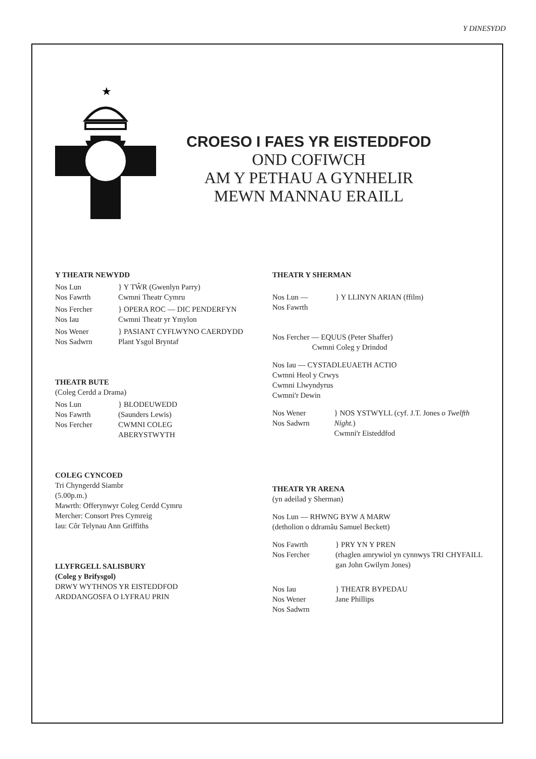Y DINESYDD
★
CROESO I FAES YR EISTEDDFOD
OND COFIWCH
AM Y PETHAU A GYNHELIR
MEWN MANNAU ERAILL
Y THEATR NEWYDD
Nos Lun
Nos Fawrth
} Y TŴR (Gwenlyn Parry)
Cwmni Theatr Cymru
Nos Fercher
Nos Iau
} OPERA ROC — DIC PENDERFYN
Cwmni Theatr yr Ymylon
Nos Wener
Nos Sadwrn
} PASIANT CYFLWYNO CAERDYDD
Plant Ysgol Bryntaf
THEATR BUTE
(Coleg Cerdd a Drama)
Nos Lun
Nos Fawrth
Nos Fercher
} BLODEUWEDD
(Saunders Lewis)
CWMNI COLEG
ABERYSTWYTH
COLEG CYNCOED
Tri Chyngerdd Siambr
(5.00p.m.)
Mawrth: Offerynwyr Coleg Cerdd Cymru
Mercher: Consort Pres Cymreig
Iau: Côr Telynau Ann Griffiths
LLYFRGELL SALISBURY
(Coleg y Brifysgol)
DRWY WYTHNOS YR EISTEDDFOD
ARDDANGOSFA O LYFRAU PRIN
THEATR Y SHERMAN
Nos Lun —
Nos Fawrth
} Y LLINYN ARIAN (ffilm)
Nos Fercher — EQUUS (Peter Shaffer)
Cwmni Coleg y Drindod
Nos Iau — CYSTADLEUAETH ACTIO
Cwmni Heol y Crwys
Cwmni Llwyndyrus
Cwmni'r Dewin
Nos Wener
Nos Sadwrn
} NOS YSTWYLL (cyf. J.T. Jones o Twelfth Night.)
Cwmni'r Eisteddfod
THEATR YR ARENA
(yn adeilad y Sherman)
Nos Lun — RHWNG BYW A MARW
(detholion o ddramâu Samuel Beckett)
Nos Fawrth
Nos Fercher
} PRY YN Y PREN
(rhaglen amrywiol yn cynnwys TRI CHYFAILL
gan John Gwilym Jones)
Nos Iau
Nos Wener
Nos Sadwrn
} THEATR BYPEDAU
Jane Phillips